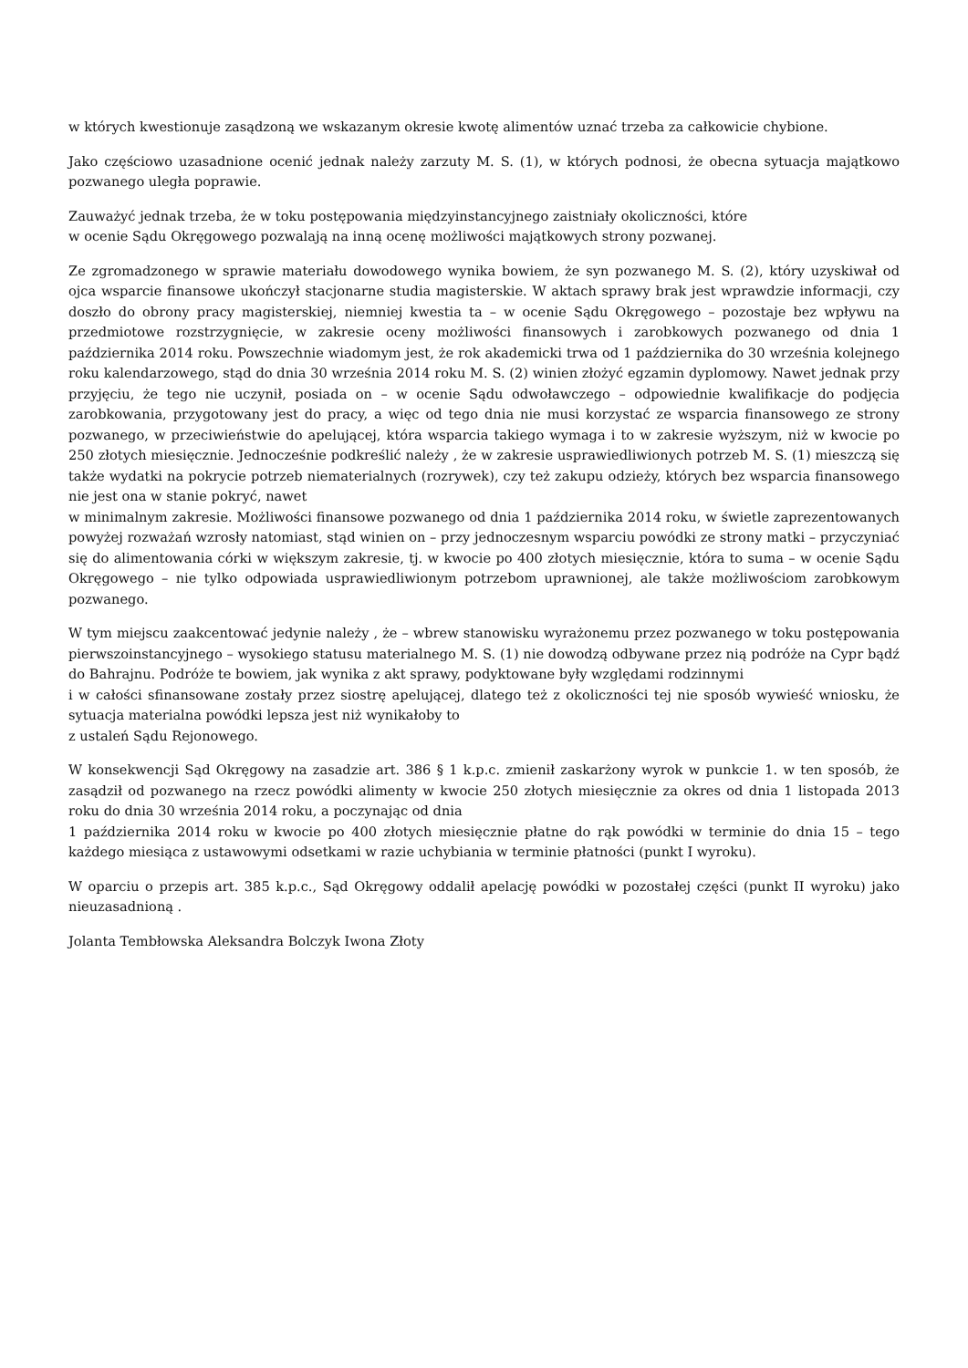w których kwestionuje zasądzoną we wskazanym okresie kwotę alimentów uznać trzeba za całkowicie chybione.
Jako częściowo uzasadnione ocenić jednak należy zarzuty M. S. (1), w których podnosi, że obecna sytuacja majątkowo pozwanego uległa poprawie.
Zauważyć jednak trzeba, że w toku postępowania międzyinstancyjnego zaistniały okoliczności, które
w ocenie Sądu Okręgowego pozwalają na inną ocenę możliwości majątkowych strony pozwanej.
Ze zgromadzonego w sprawie materiału dowodowego wynika bowiem, że syn pozwanego M. S. (2), który uzyskiwał od ojca wsparcie finansowe ukończył stacjonarne studia magisterskie. W aktach sprawy brak jest wprawdzie informacji, czy doszło do obrony pracy magisterskiej, niemniej kwestia ta – w ocenie Sądu Okręgowego – pozostaje bez wpływu na przedmiotowe rozstrzygnięcie, w zakresie oceny możliwości finansowych i zarobkowych pozwanego od dnia 1 października 2014 roku. Powszechnie wiadomym jest, że rok akademicki trwa od 1 października do 30 września kolejnego roku kalendarzowego, stąd do dnia 30 września 2014 roku M. S. (2) winien złożyć egzamin dyplomowy. Nawet jednak przy przyjęciu, że tego nie uczynił, posiada on – w ocenie Sądu odwoławczego – odpowiednie kwalifikacje do podjęcia zarobkowania, przygotowany jest do pracy, a więc od tego dnia nie musi korzystać ze wsparcia finansowego ze strony pozwanego, w przeciwieństwie do apelującej, która wsparcia takiego wymaga i to w zakresie wyższym, niż w kwocie po 250 złotych miesięcznie. Jednocześnie podkreślić należy , że w zakresie usprawiedliwionych potrzeb M. S. (1) mieszczą się także wydatki na pokrycie potrzeb niematerialnych (rozrywek), czy też zakupu odzieży, których bez wsparcia finansowego nie jest ona w stanie pokryć, nawet
w minimalnym zakresie. Możliwości finansowe pozwanego od dnia 1 października 2014 roku, w świetle zaprezentowanych powyżej rozważań wzrosły natomiast, stąd winien on – przy jednoczesnym wsparciu powódki ze strony matki – przyczyniać się do alimentowania córki w większym zakresie, tj. w kwocie po 400 złotych miesięcznie, która to suma – w ocenie Sądu Okręgowego – nie tylko odpowiada usprawiedliwionym potrzebom uprawnionej, ale także możliwościom zarobkowym pozwanego.
W tym miejscu zaakcentować jedynie należy , że – wbrew stanowisku wyrażonemu przez pozwanego w toku postępowania pierwszoinstancyjnego – wysokiego statusu materialnego M. S. (1) nie dowodzą odbywane przez nią podróże na Cypr bądź do Bahrajnu. Podróże te bowiem, jak wynika z akt sprawy, podyktowane były względami rodzinnymi
i w całości sfinansowane zostały przez siostrę apelującej, dlatego też z okoliczności tej nie sposób wywieść wniosku, że sytuacja materialna powódki lepsza jest niż wynikałoby to
z ustaleń Sądu Rejonowego.
W konsekwencji Sąd Okręgowy na zasadzie art. 386 § 1 k.p.c. zmienił zaskarżony wyrok w punkcie 1. w ten sposób, że zasądził od pozwanego na rzecz powódki alimenty w kwocie 250 złotych miesięcznie za okres od dnia 1 listopada 2013 roku do dnia 30 września 2014 roku, a poczynając od dnia
1 października 2014 roku w kwocie po 400 złotych miesięcznie płatne do rąk powódki w terminie do dnia 15 – tego każdego miesiąca z ustawowymi odsetkami w razie uchybiania w terminie płatności (punkt I wyroku).
W oparciu o przepis art. 385 k.p.c., Sąd Okręgowy oddalił apelację powódki w pozostałej części (punkt II wyroku) jako nieuzasadnioną .
Jolanta Tembłowska Aleksandra Bolczyk Iwona Złoty